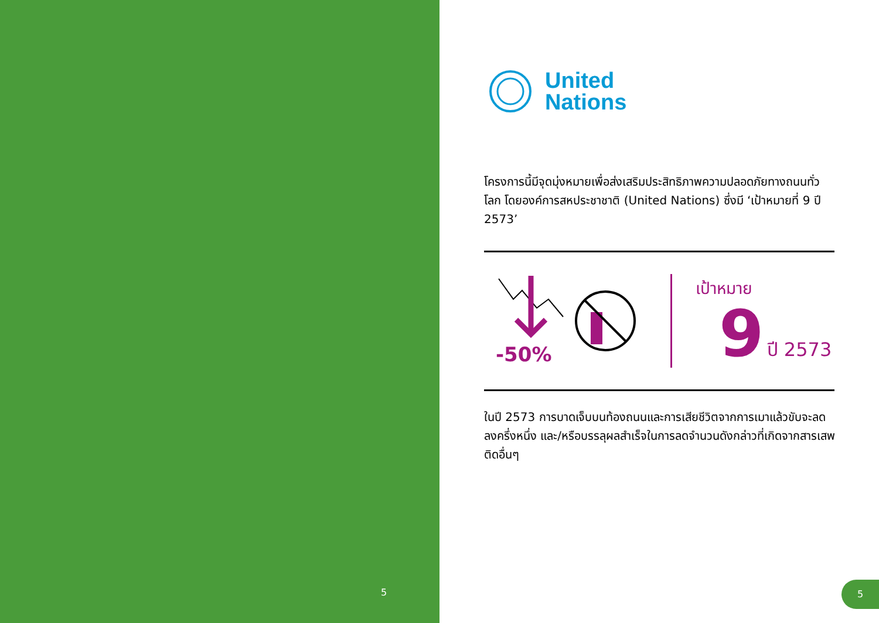5
United
Nations
โครงการนี้มีจุดมุ่งหมายเพื่อส่งเสริมประสิทธิภาพความปลอดภัยทางถนนทั่วโลก โดยองค์การสหประชาชาติ (United Nations) ซึ่งมี ‘เป้าหมายที่ 9 ปี 2573’
-50%
เป้าหมาย
9 ปี 2573
ในปี 2573 การบาดเจ็บบนท้องถนนและการเสียชีวิตจากการเมาแล้วขับจะลดลงครึ่งหนึ่ง และ/หรือบรรลุผลสำเร็จในการลดจำนวนดังกล่าวที่เกิดจากสารเสพติดอื่นๆ
5